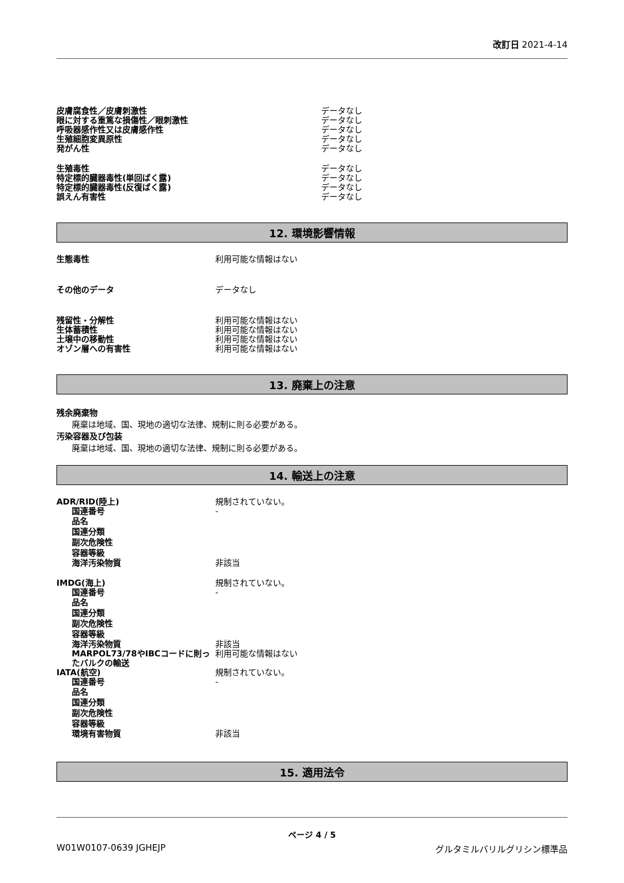改訂日 2021-4-14
皮膚腐食性／皮膚刺激性 データなし
眼に対する重篤な損傷性／眼刺激性 データなし
呼吸器感作性又は皮膚感作性 データなし
生殖細胞変異原性 データなし
発がん性 データなし
生殖毒性 データなし
特定標的臓器毒性(単回ばく露) データなし
特定標的臓器毒性(反復ばく露) データなし
誤えん有害性 データなし
12. 環境影響情報
生態毒性 利用可能な情報はない
その他のデータ データなし
残留性・分解性 利用可能な情報はない
生体蓄積性 利用可能な情報はない
土壌中の移動性 利用可能な情報はない
オゾン層への有害性 利用可能な情報はない
13. 廃棄上の注意
残余廃棄物
廃棄は地域、国、現地の適切な法律、規制に則る必要がある。
汚染容器及び包装
廃棄は地域、国、現地の適切な法律、規制に則る必要がある。
14. 輸送上の注意
ADR/RID(陸上) 規制されていない。
国連番号 -
品名
国連分類
副次危険性
容器等級
海洋汚染物質 非該当
IMDG(海上) 規制されていない。
国連番号 -
品名
国連分類
副次危険性
容器等級
海洋汚染物質 非該当
MARPOL73/78やIBCコードに則ったバルクの輸送
利用可能な情報はない
IATA(航空) 規制されていない。
国連番号 -
品名
国連分類
副次危険性
容器等級
環境有害物質 非該当
15. 適用法令
ページ 4 / 5
W01W0107-0639 JGHEJP グルタミルバリルグリシン標準品